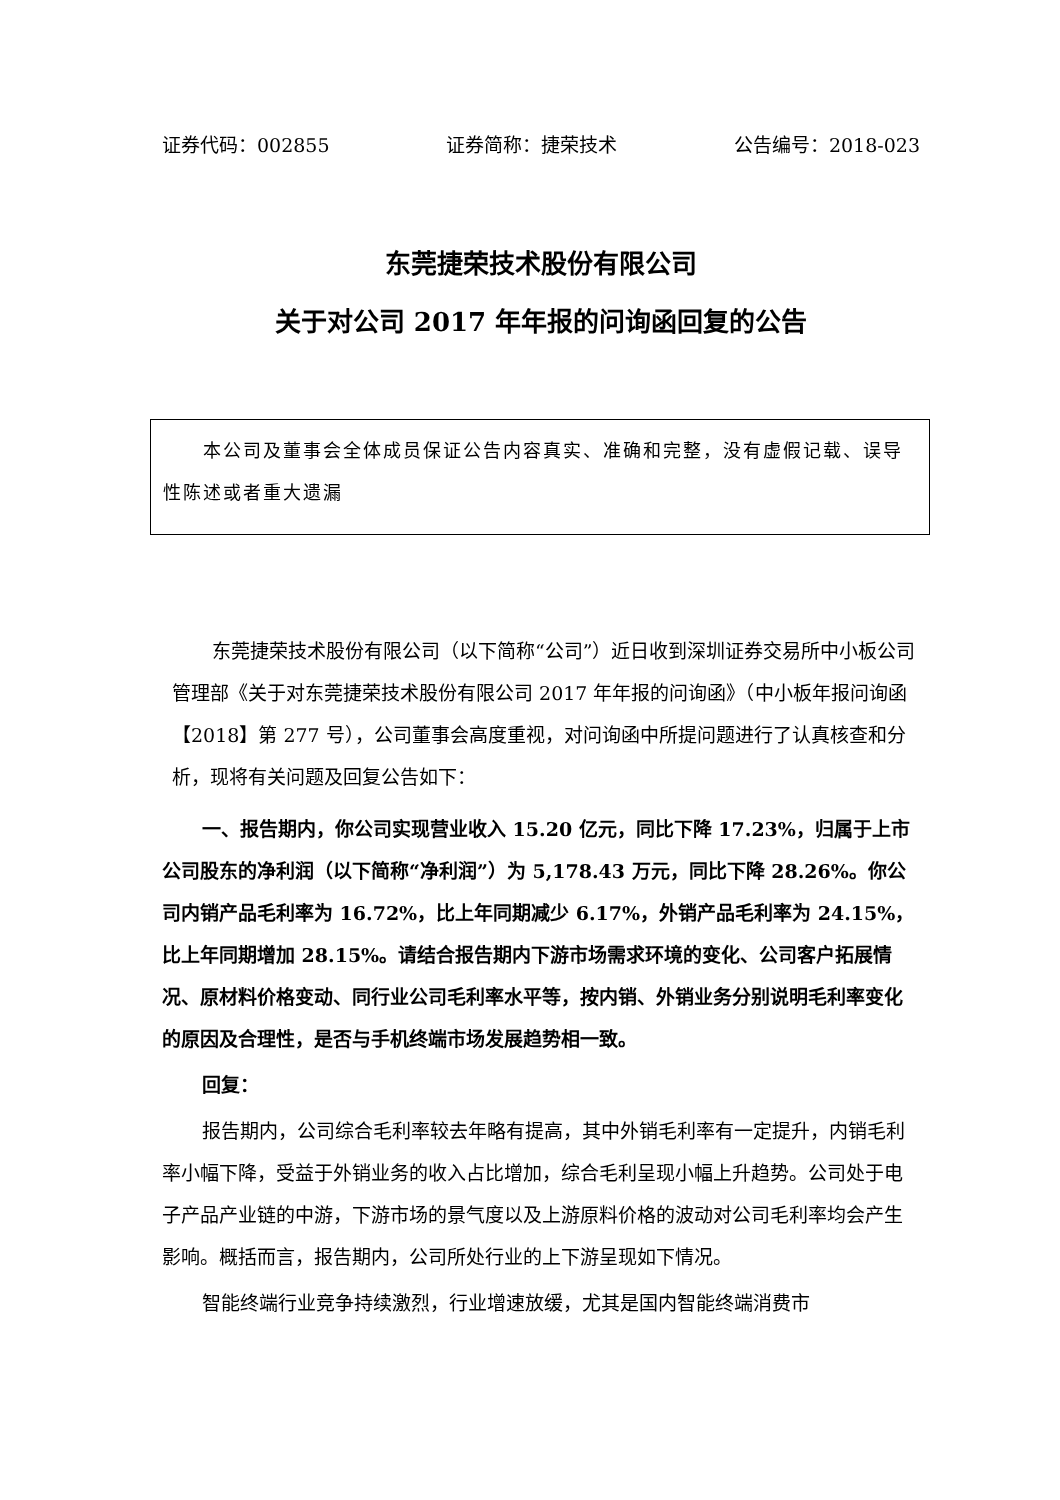证券代码：002855 证券简称：捷荣技术 公告编号：2018-023
东莞捷荣技术股份有限公司
关于对公司 2017 年年报的问询函回复的公告
　　本公司及董事会全体成员保证公告内容真实、准确和完整，没有虚假记载、误导性陈述或者重大遗漏
东莞捷荣技术股份有限公司（以下简称“公司”）近日收到深圳证券交易所中小板公司管理部《关于对东莞捷荣技术股份有限公司 2017 年年报的问询函》（中小板年报问询函【2018】第 277 号），公司董事会高度重视，对问询函中所提问题进行了认真核查和分析，现将有关问题及回复公告如下：
一、报告期内，你公司实现营业收入 15.20 亿元，同比下降 17.23%，归属于上市公司股东的净利润（以下简称“净利润”）为 5,178.43 万元，同比下降 28.26%。你公司内销产品毛利率为 16.72%，比上年同期减少 6.17%，外销产品毛利率为 24.15%，比上年同期增加 28.15%。请结合报告期内下游市场需求环境的变化、公司客户拓展情况、原材料价格变动、同行业公司毛利率水平等，按内销、外销业务分别说明毛利率变化的原因及合理性，是否与手机终端市场发展趋势相一致。
回复：
报告期内，公司综合毛利率较去年略有提高，其中外销毛利率有一定提升，内销毛利率小幅下降，受益于外销业务的收入占比增加，综合毛利呈现小幅上升趋势。公司处于电子产品产业链的中游，下游市场的景气度以及上游原料价格的波动对公司毛利率均会产生影响。概括而言，报告期内，公司所处行业的上下游呈现如下情况。
智能终端行业竞争持续激烈，行业增速放缓，尤其是国内智能终端消费市